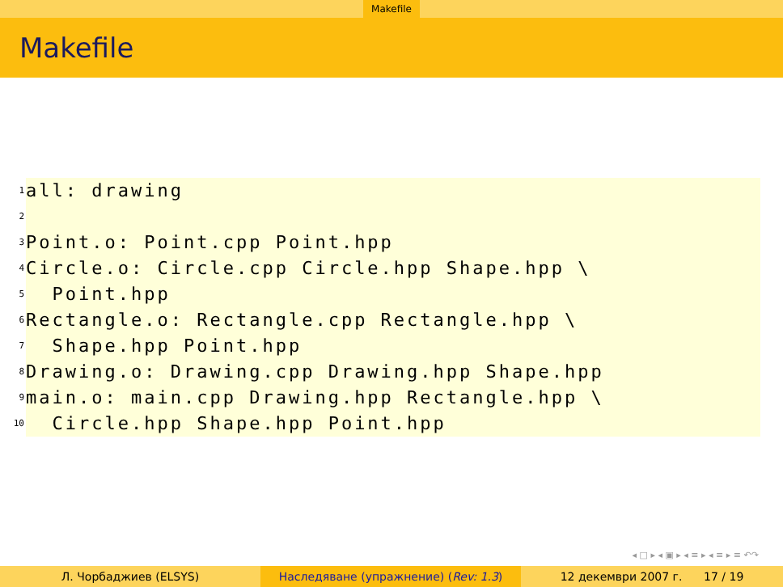Makefile
Makefile
1 all: drawing
2
3 Point.o: Point.cpp Point.hpp
4 Circle.o: Circle.cpp Circle.hpp Shape.hpp \
5 Point.hpp
6 Rectangle.o: Rectangle.cpp Rectangle.hpp \
7 Shape.hpp Point.hpp
8 Drawing.o: Drawing.cpp Drawing.hpp Shape.hpp
9 main.o: main.cpp Drawing.hpp Rectangle.hpp \
10 Circle.hpp Shape.hpp Point.hpp
◂ □ ▸ ◂ ▣ ▸ ◂ ≡ ▸ ◂ ≡ ▸ ≡ ↶↷
Л. Чорбаджиев (ELSYS) Наследяване (упражнение) (Rev: 1.3) 12 декември 2007 г. 17 / 19